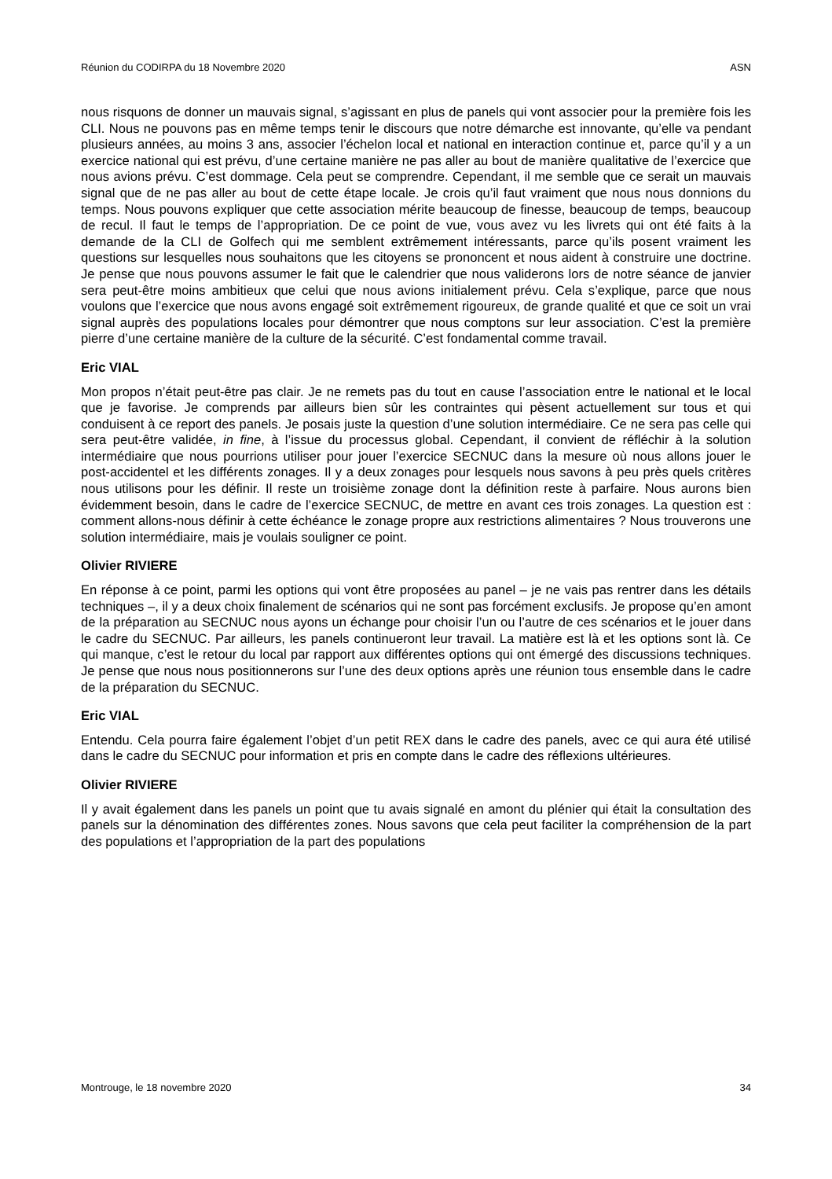Réunion du CODIRPA du 18 Novembre 2020 ASN
nous risquons de donner un mauvais signal, s’agissant en plus de panels qui vont associer pour la première fois les CLI. Nous ne pouvons pas en même temps tenir le discours que notre démarche est innovante, qu’elle va pendant plusieurs années, au moins 3 ans, associer l’échelon local et national en interaction continue et, parce qu’il y a un exercice national qui est prévu, d’une certaine manière ne pas aller au bout de manière qualitative de l’exercice que nous avions prévu. C’est dommage. Cela peut se comprendre. Cependant, il me semble que ce serait un mauvais signal que de ne pas aller au bout de cette étape locale. Je crois qu’il faut vraiment que nous nous donnions du temps. Nous pouvons expliquer que cette association mérite beaucoup de finesse, beaucoup de temps, beaucoup de recul. Il faut le temps de l’appropriation. De ce point de vue, vous avez vu les livrets qui ont été faits à la demande de la CLI de Golfech qui me semblent extrêmement intéressants, parce qu’ils posent vraiment les questions sur lesquelles nous souhaitons que les citoyens se prononcent et nous aident à construire une doctrine. Je pense que nous pouvons assumer le fait que le calendrier que nous validerons lors de notre séance de janvier sera peut-être moins ambitieux que celui que nous avions initialement prévu. Cela s’explique, parce que nous voulons que l’exercice que nous avons engagé soit extrêmement rigoureux, de grande qualité et que ce soit un vrai signal auprès des populations locales pour démontrer que nous comptons sur leur association. C’est la première pierre d’une certaine manière de la culture de la sécurité. C’est fondamental comme travail.
Eric VIAL
Mon propos n’était peut-être pas clair. Je ne remets pas du tout en cause l’association entre le national et le local que je favorise. Je comprends par ailleurs bien sûr les contraintes qui pèsent actuellement sur tous et qui conduisent à ce report des panels. Je posais juste la question d’une solution intermédiaire. Ce ne sera pas celle qui sera peut-être validée, in fine, à l’issue du processus global. Cependant, il convient de réfléchir à la solution intermédiaire que nous pourrions utiliser pour jouer l’exercice SECNUC dans la mesure où nous allons jouer le post-accidentel et les différents zonages. Il y a deux zonages pour lesquels nous savons à peu près quels critères nous utilisons pour les définir. Il reste un troisième zonage dont la définition reste à parfaire. Nous aurons bien évidemment besoin, dans le cadre de l’exercice SECNUC, de mettre en avant ces trois zonages. La question est : comment allons-nous définir à cette échéance le zonage propre aux restrictions alimentaires ? Nous trouverons une solution intermédiaire, mais je voulais souligner ce point.
Olivier RIVIERE
En réponse à ce point, parmi les options qui vont être proposées au panel – je ne vais pas rentrer dans les détails techniques –, il y a deux choix finalement de scénarios qui ne sont pas forcément exclusifs. Je propose qu’en amont de la préparation au SECNUC nous ayons un échange pour choisir l’un ou l’autre de ces scénarios et le jouer dans le cadre du SECNUC. Par ailleurs, les panels continueront leur travail. La matière est là et les options sont là. Ce qui manque, c’est le retour du local par rapport aux différentes options qui ont émergé des discussions techniques. Je pense que nous nous positionnerons sur l’une des deux options après une réunion tous ensemble dans le cadre de la préparation du SECNUC.
Eric VIAL
Entendu. Cela pourra faire également l’objet d’un petit REX dans le cadre des panels, avec ce qui aura été utilisé dans le cadre du SECNUC pour information et pris en compte dans le cadre des réflexions ultérieures.
Olivier RIVIERE
Il y avait également dans les panels un point que tu avais signalé en amont du plénier qui était la consultation des panels sur la dénomination des différentes zones. Nous savons que cela peut faciliter la compréhension de la part des populations et l’appropriation de la part des populations
Montrouge, le 18 novembre 2020 34